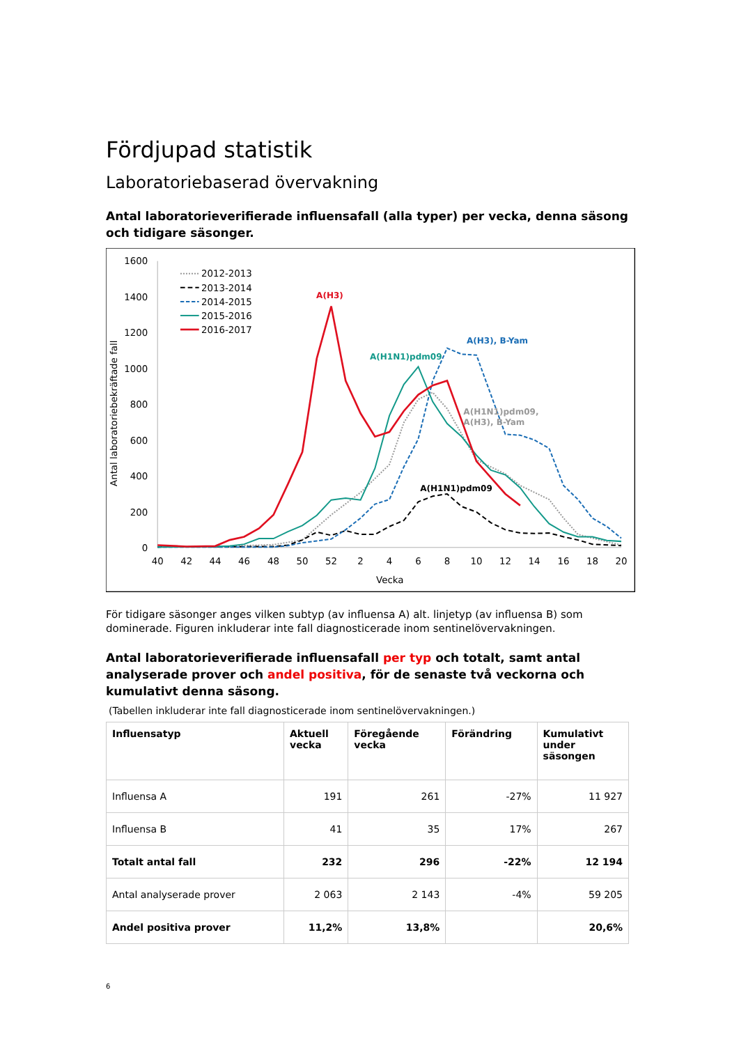Fördjupad statistik
Laboratoriebaserad övervakning
Antal laboratorieverifierade influensafall (alla typer) per vecka, denna säsong och tidigare säsonger.
1600
1400
1200
1000
800
600
400
200
0
40
42
44
46
48
50
52
2
4
6
8
10
12
14
16
18
20
Vecka
Antal laboratoriebekräftade fall
2012-2013
2013-2014
2014-2015
2015-2016
2016-2017
A(H3)
A(H3), B-Yam
A(H1N1)pdm09
A(H1N1)pdm09,
A(H3), B-Yam
A(H1N1)pdm09
För tidigare säsonger anges vilken subtyp (av influensa A) alt. linjetyp (av influensa B) som dominerade. Figuren inkluderar inte fall diagnosticerade inom sentinelövervakningen.
Antal laboratorieverifierade influensafall per typ och totalt, samt antal analyserade prover och andel positiva, för de senaste två veckorna och kumulativt denna säsong.
(Tabellen inkluderar inte fall diagnosticerade inom sentinelövervakningen.)
| Influensatyp | Aktuell vecka | Föregående vecka | Förändring | Kumulativt under säsongen |
| --- | --- | --- | --- | --- |
| Influensa A | 191 | 261 | -27% | 11 927 |
| Influensa B | 41 | 35 | 17% | 267 |
| Totalt antal fall | 232 | 296 | -22% | 12 194 |
| Antal analyserade prover | 2 063 | 2 143 | -4% | 59 205 |
| Andel positiva prover | 11,2% | 13,8% | | 20,6% |
6